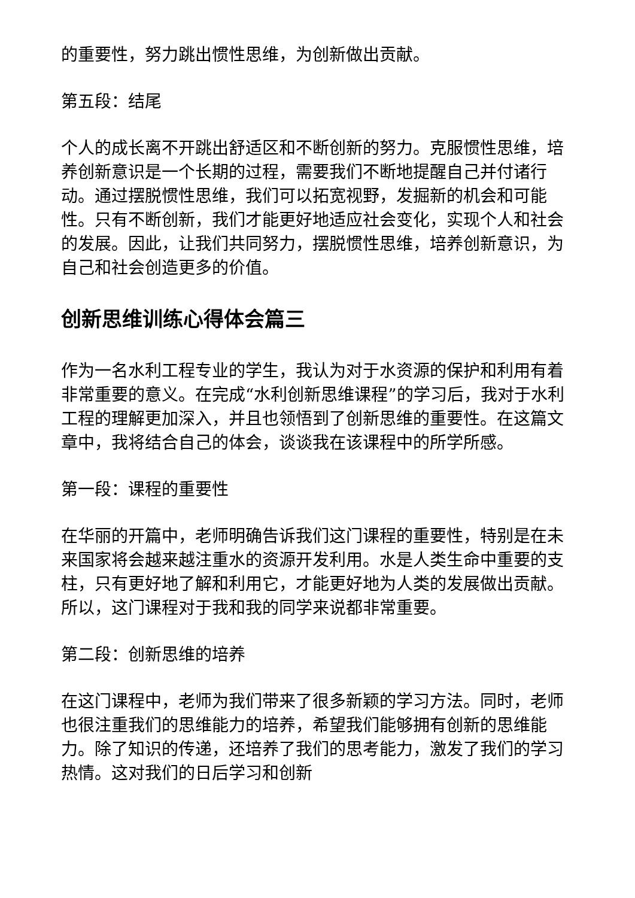的重要性，努力跳出惯性思维，为创新做出贡献。
第五段：结尾
个人的成长离不开跳出舒适区和不断创新的努力。克服惯性思维，培养创新意识是一个长期的过程，需要我们不断地提醒自己并付诸行动。通过摆脱惯性思维，我们可以拓宽视野，发掘新的机会和可能性。只有不断创新，我们才能更好地适应社会变化，实现个人和社会的发展。因此，让我们共同努力，摆脱惯性思维，培养创新意识，为自己和社会创造更多的价值。
创新思维训练心得体会篇三
作为一名水利工程专业的学生，我认为对于水资源的保护和利用有着非常重要的意义。在完成“水利创新思维课程”的学习后，我对于水利工程的理解更加深入，并且也领悟到了创新思维的重要性。在这篇文章中，我将结合自己的体会，谈谈我在该课程中的所学所感。
第一段：课程的重要性
在华丽的开篇中，老师明确告诉我们这门课程的重要性，特别是在未来国家将会越来越注重水的资源开发利用。水是人类生命中重要的支柱，只有更好地了解和利用它，才能更好地为人类的发展做出贡献。所以，这门课程对于我和我的同学来说都非常重要。
第二段：创新思维的培养
在这门课程中，老师为我们带来了很多新颖的学习方法。同时，老师也很注重我们的思维能力的培养，希望我们能够拥有创新的思维能力。除了知识的传递，还培养了我们的思考能力，激发了我们的学习热情。这对我们的日后学习和创新